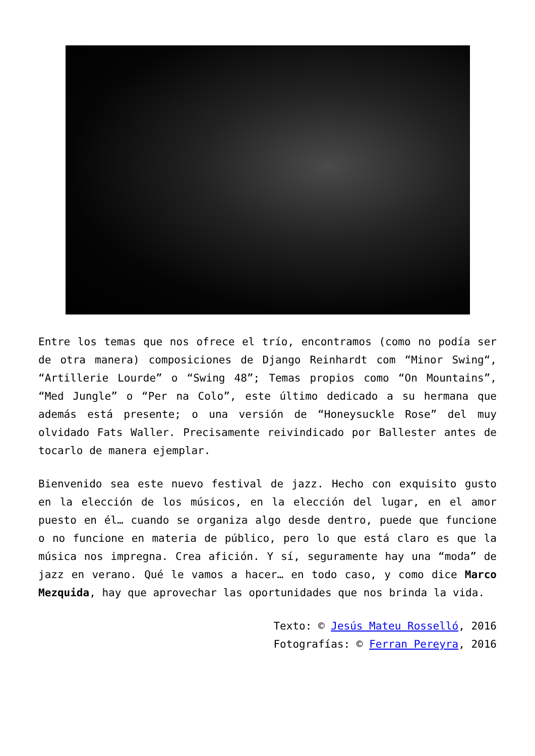Entre los temas que nos ofrece el trío, encontramos (como no podía ser de otra manera) composiciones de Django Reinhardt com “Minor Swing“, “Artillerie Lourde” o “Swing 48”; Temas propios como “On Mountains”, “Med Jungle” o “Per na Colo”, este último dedicado a su hermana que además está presente; o una versión de “Honeysuckle Rose” del muy olvidado Fats Waller. Precisamente reivindicado por Ballester antes de tocarlo de manera ejemplar.
Bienvenido sea este nuevo festival de jazz. Hecho con exquisito gusto en la elección de los músicos, en la elección del lugar, en el amor puesto en él… cuando se organiza algo desde dentro, puede que funcione o no funcione en materia de público, pero lo que está claro es que la música nos impregna. Crea afición. Y sí, seguramente hay una “moda” de jazz en verano. Qué le vamos a hacer… en todo caso, y como dice Marco Mezquida, hay que aprovechar las oportunidades que nos brinda la vida.
Texto: © Jesús Mateu Rosselló, 2016
Fotografías: © Ferran Pereyra, 2016